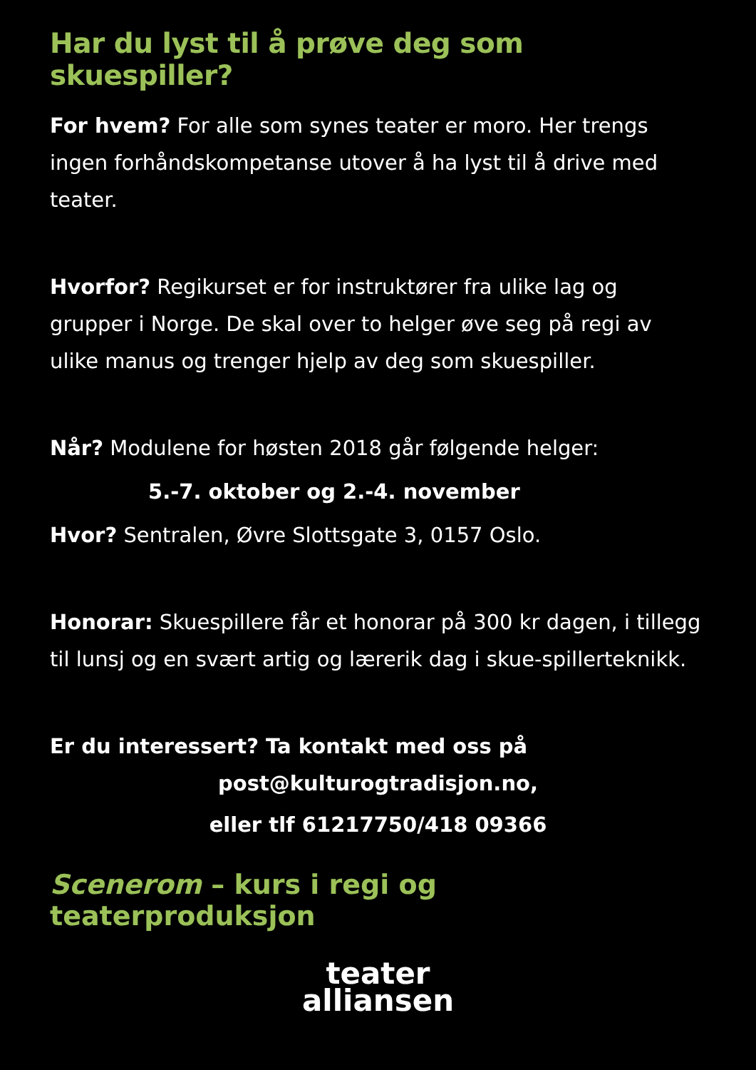Har du lyst til å prøve deg som skuespiller?
For hvem? For alle som synes teater er moro. Her trengs ingen forhåndskompetanse utover å ha lyst til å drive med teater.
Hvorfor? Regikurset er for instruktører fra ulike lag og grupper i Norge. De skal over to helger øve seg på regi av ulike manus og trenger hjelp av deg som skuespiller.
Når? Modulene for høsten 2018 går følgende helger:
5.-7. oktober og 2.-4. november
Hvor? Sentralen, Øvre Slottsgate 3, 0157 Oslo.
Honorar: Skuespillere får et honorar på 300 kr dagen, i tillegg til lunsj og en svært artig og lærerik dag i skue-spillerteknikk.
Er du interessert? Ta kontakt med oss på
post@kulturogtradisjon.no,
eller tlf 61217750/418 09366
Scenerom – kurs i regi og teaterproduksjon
teater
alliansen